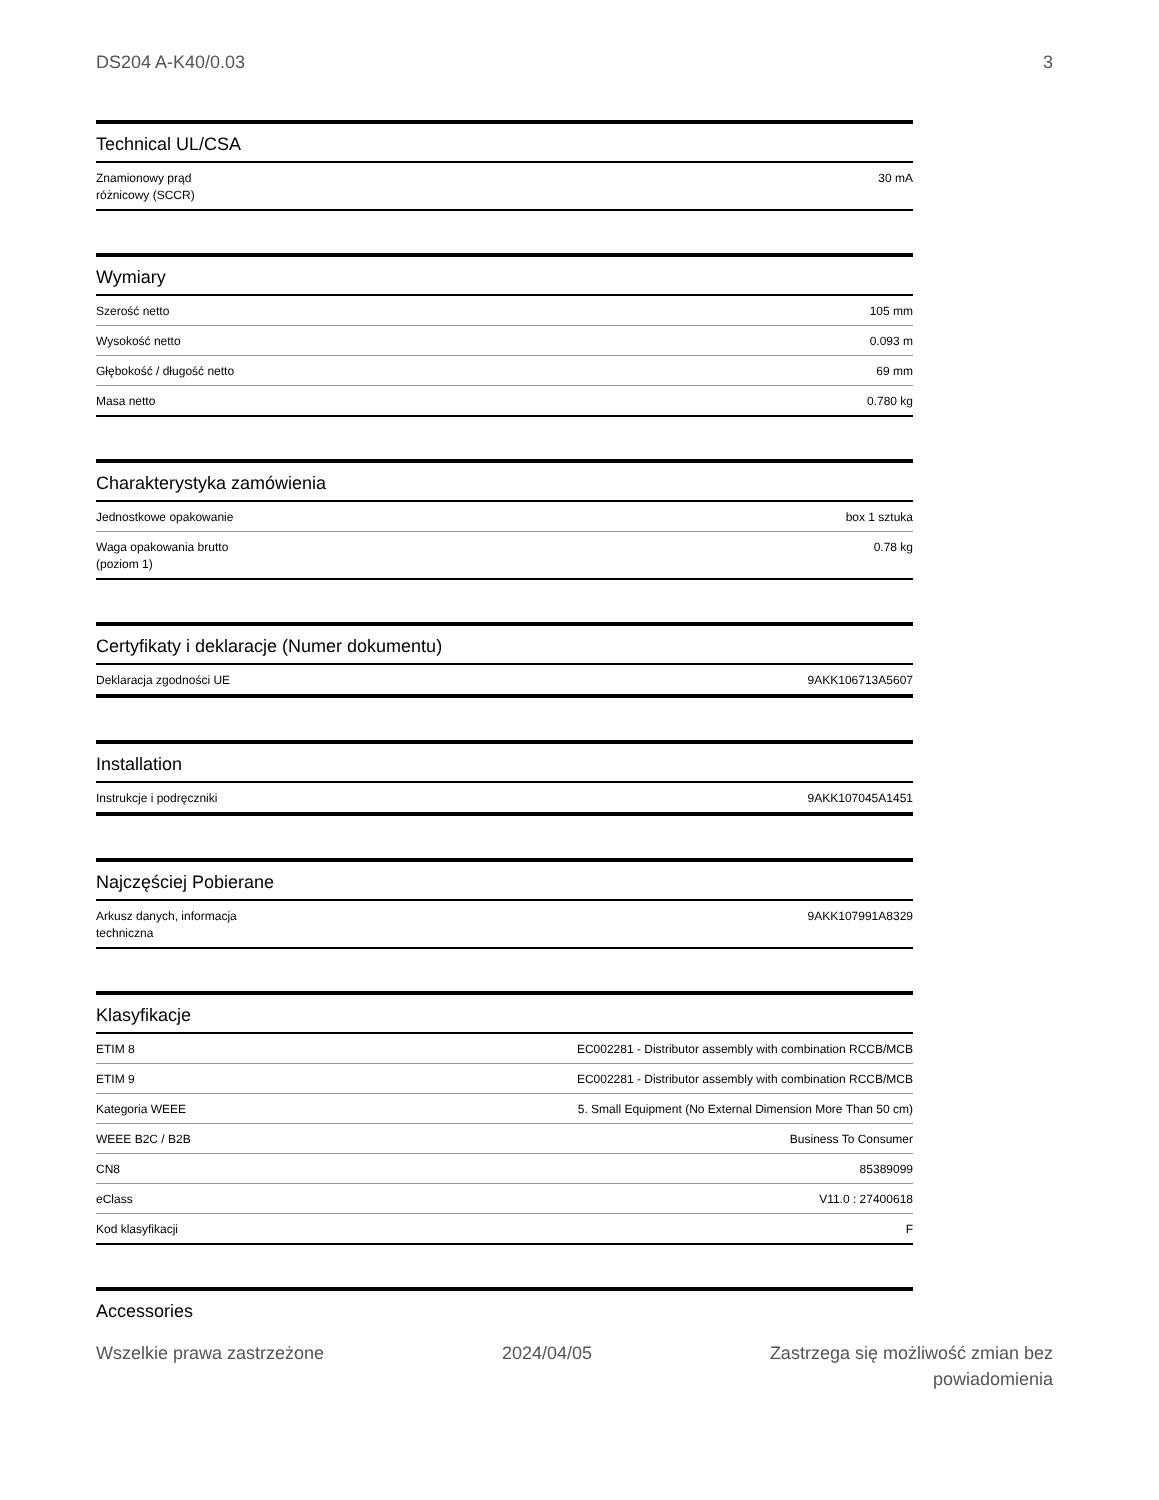DS204 A-K40/0.03 3
Technical UL/CSA
| Znamionowy prąd różnicowy (SCCR) | 30 mA |
Wymiary
| Szerość netto | 105 mm |
| Wysokość netto | 0.093 m |
| Głębokość / długość netto | 69 mm |
| Masa netto | 0.780 kg |
Charakterystyka zamówienia
| Jednostkowe opakowanie | box 1 sztuka |
| Waga opakowania brutto (poziom 1) | 0.78 kg |
Certyfikaty i deklaracje (Numer dokumentu)
| Deklaracja zgodności UE | 9AKK106713A5607 |
Installation
| Instrukcje i podręczniki | 9AKK107045A1451 |
Najczęściej Pobierane
| Arkusz danych, informacja techniczna | 9AKK107991A8329 |
Klasyfikacje
| ETIM 8 | EC002281 - Distributor assembly with combination RCCB/MCB |
| ETIM 9 | EC002281 - Distributor assembly with combination RCCB/MCB |
| Kategoria WEEE | 5. Small Equipment (No External Dimension More Than 50 cm) |
| WEEE B2C / B2B | Business To Consumer |
| CN8 | 85389099 |
| eClass | V11.0 : 27400618 |
| Kod klasyfikacji | F |
Accessories
Wszelkie prawa zastrzeżone 2024/04/05 Zastrzega się możliwość zmian bez
powiadomienia